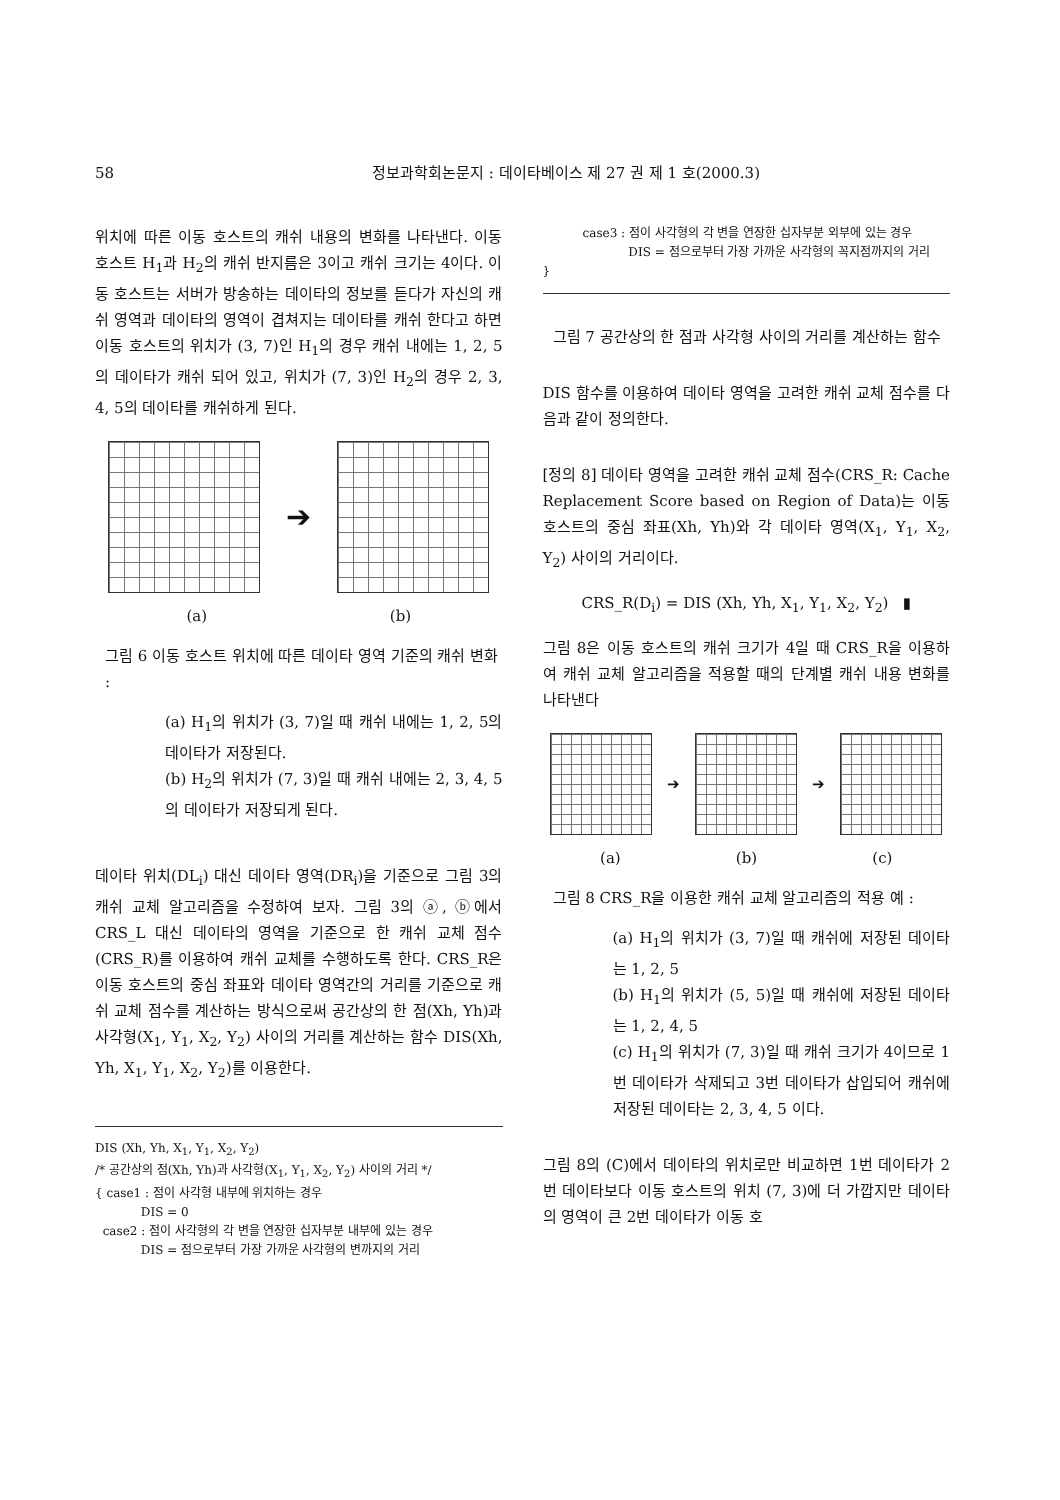58 정보과학회논문지 : 데이타베이스 제 27 권 제 1 호(2000.3)
위치에 따른 이동 호스트의 캐쉬 내용의 변화를 나타낸다. 이동 호스트 H<sub>1</sub>과 H<sub>2</sub>의 캐쉬 반지름은 3이고 캐쉬 크기는 4이다. 이동 호스트는 서버가 방송하는 데이타의 정보를 듣다가 자신의 캐쉬 영역과 데이타의 영역이 겹쳐지는 데이타를 캐쉬 한다고 하면 이동 호스트의 위치가 (3, 7)인 H<sub>1</sub>의 경우 캐쉬 내에는 1, 2, 5의 데이타가 캐쉬 되어 있고, 위치가 (7, 3)인 H<sub>2</sub>의 경우 2, 3, 4, 5의 데이타를 캐쉬하게 된다.
➔
(a) (b)
그림 6 이동 호스트 위치에 따른 데이타 영역 기준의 캐쉬 변화 :
(a) H<sub>1</sub>의 위치가 (3, 7)일 때 캐쉬 내에는 1, 2, 5의 데이타가 저장된다.
(b) H<sub>2</sub>의 위치가 (7, 3)일 때 캐쉬 내에는 2, 3, 4, 5의 데이타가 저장되게 된다.
데이타 위치(DL<sub>i</sub>) 대신 데이타 영역(DR<sub>i</sub>)을 기준으로 그림 3의 캐쉬 교체 알고리즘을 수정하여 보자. 그림 3의 ⓐ, ⓑ에서 CRS_L 대신 데이타의 영역을 기준으로 한 캐쉬 교체 점수(CRS_R)를 이용하여 캐쉬 교체를 수행하도록 한다. CRS_R은 이동 호스트의 중심 좌표와 데이타 영역간의 거리를 기준으로 캐쉬 교체 점수를 계산하는 방식으로써 공간상의 한 점(Xh, Yh)과 사각형(X<sub>1</sub>, Y<sub>1</sub>, X<sub>2</sub>, Y<sub>2</sub>) 사이의 거리를 계산하는 함수 DIS(Xh, Yh, X<sub>1</sub>, Y<sub>1</sub>, X<sub>2</sub>, Y<sub>2</sub>)를 이용한다.
DIS (Xh, Yh, X<sub>1</sub>, Y<sub>1</sub>, X<sub>2</sub>, Y<sub>2</sub>)
/* 공간상의 점(Xh, Yh)과 사각형(X<sub>1</sub>, Y<sub>1</sub>, X<sub>2</sub>, Y<sub>2</sub>) 사이의 거리 */
{ case1 : 점이 사각형 내부에 위치하는 경우
DIS = 0
case2 : 점이 사각형의 각 변을 연장한 십자부분 내부에 있는 경우
DIS = 점으로부터 가장 가까운 사각형의 변까지의 거리
case3 : 점이 사각형의 각 변을 연장한 십자부분 외부에 있는 경우
DIS = 점으로부터 가장 가까운 사각형의 꼭지점까지의 거리
}
그림 7 공간상의 한 점과 사각형 사이의 거리를 계산하는 함수
DIS 함수를 이용하여 데이타 영역을 고려한 캐쉬 교체 점수를 다음과 같이 정의한다.
[정의 8] 데이타 영역을 고려한 캐쉬 교체 점수(CRS_R: Cache Replacement Score based on Region of Data)는 이동 호스트의 중심 좌표(Xh, Yh)와 각 데이타 영역(X<sub>1</sub>, Y<sub>1</sub>, X<sub>2</sub>, Y<sub>2</sub>) 사이의 거리이다.
CRS_R(D<sub>i</sub>) = DIS (Xh, Yh, X<sub>1</sub>, Y<sub>1</sub>, X<sub>2</sub>, Y<sub>2</sub>) ▮
그림 8은 이동 호스트의 캐쉬 크기가 4일 때 CRS_R을 이용하여 캐쉬 교체 알고리즘을 적용할 때의 단계별 캐쉬 내용 변화를 나타낸다
➔ ➔
(a) (b) (c)
그림 8 CRS_R을 이용한 캐쉬 교체 알고리즘의 적용 예 :
(a) H<sub>1</sub>의 위치가 (3, 7)일 때 캐쉬에 저장된 데이타는 1, 2, 5
(b) H<sub>1</sub>의 위치가 (5, 5)일 때 캐쉬에 저장된 데이타는 1, 2, 4, 5
(c) H<sub>1</sub>의 위치가 (7, 3)일 때 캐쉬 크기가 4이므로 1번 데이타가 삭제되고 3번 데이타가 삽입되어 캐쉬에 저장된 데이타는 2, 3, 4, 5 이다.
그림 8의 (C)에서 데이타의 위치로만 비교하면 1번 데이타가 2번 데이타보다 이동 호스트의 위치 (7, 3)에 더 가깝지만 데이타의 영역이 큰 2번 데이타가 이동 호